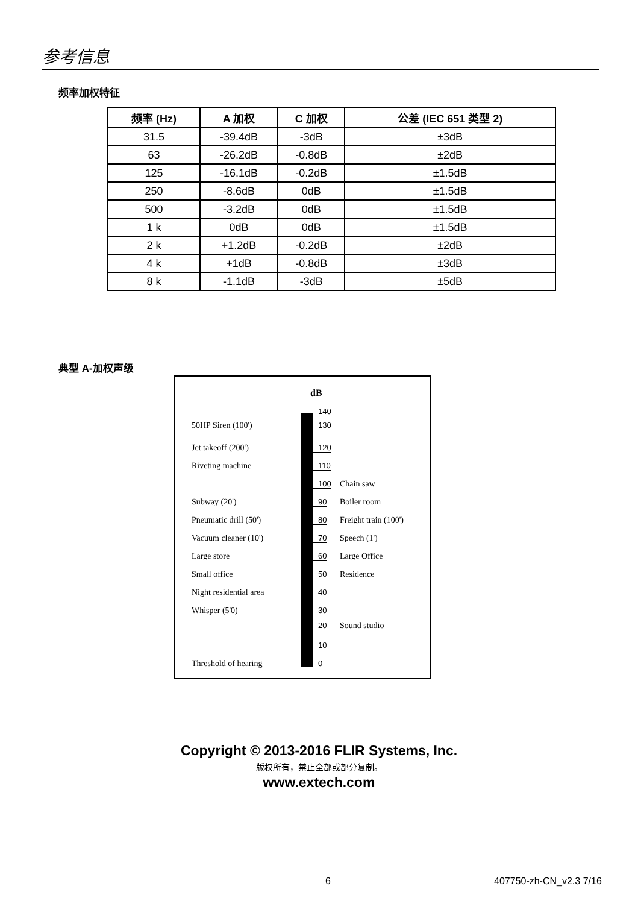参考信息
频率加权特征
| 频率 (Hz) | A 加权 | C 加权 | 公差 (IEC 651 类型 2) |
| --- | --- | --- | --- |
| 31.5 | -39.4dB | -3dB | ±3dB |
| 63 | -26.2dB | -0.8dB | ±2dB |
| 125 | -16.1dB | -0.2dB | ±1.5dB |
| 250 | -8.6dB | 0dB | ±1.5dB |
| 500 | -3.2dB | 0dB | ±1.5dB |
| 1 k | 0dB | 0dB | ±1.5dB |
| 2 k | +1.2dB | -0.2dB | ±2dB |
| 4 k | +1dB | -0.8dB | ±3dB |
| 8 k | -1.1dB | -3dB | ±5dB |
典型 A-加权声级
dB
140
50HP Siren (100') 130
Jet takeoff (200') 120
Riveting machine 110
100 Chain saw
Subway (20') 90 Boiler room
Pneumatic drill (50') 80 Freight train (100')
Vacuum cleaner (10') 70 Speech (1')
Large store 60 Large Office
Small office 50 Residence
Night residential area 40
Whisper (5'0) 30
20 Sound studio
10
Threshold of hearing 0
Copyright © 2013-2016 FLIR Systems, Inc.
版权所有，禁止全部或部分复制。
www.extech.com
6 407750-zh-CN_v2.3 7/16